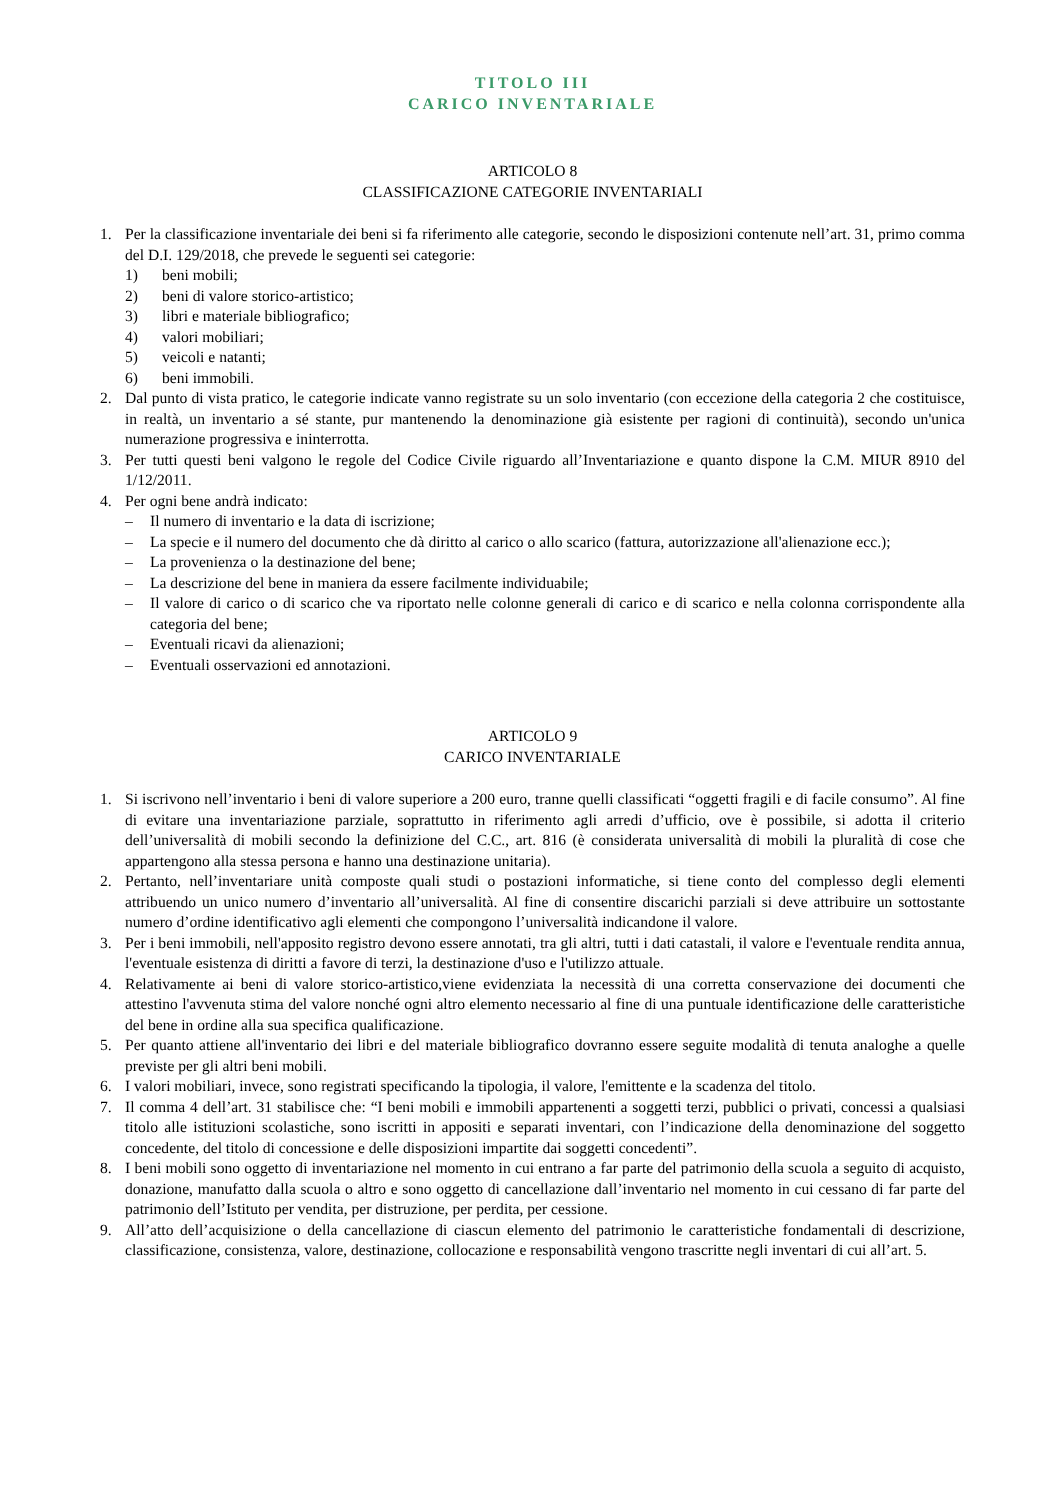TITOLO III
CARICO INVENTARIALE
ARTICOLO 8
CLASSIFICAZIONE CATEGORIE INVENTARIALI
1. Per la classificazione inventariale dei beni si fa riferimento alle categorie, secondo le disposizioni contenute nell’art. 31, primo comma del D.I. 129/2018, che prevede le seguenti sei categorie:
1) beni mobili;
2) beni di valore storico-artistico;
3) libri e materiale bibliografico;
4) valori mobiliari;
5) veicoli e natanti;
6) beni immobili.
2. Dal punto di vista pratico, le categorie indicate vanno registrate su un solo inventario (con eccezione della categoria 2 che costituisce, in realtà, un inventario a sé stante, pur mantenendo la denominazione già esistente per ragioni di continuità), secondo un'unica numerazione progressiva e ininterrotta.
3. Per tutti questi beni valgono le regole del Codice Civile riguardo all’Inventariazione e quanto dispone la C.M. MIUR 8910 del 1/12/2011.
4. Per ogni bene andrà indicato:
– Il numero di inventario e la data di iscrizione;
– La specie e il numero del documento che dà diritto al carico o allo scarico (fattura, autorizzazione all'alienazione ecc.);
– La provenienza o la destinazione del bene;
– La descrizione del bene in maniera da essere facilmente individuabile;
– Il valore di carico o di scarico che va riportato nelle colonne generali di carico e di scarico e nella colonna corrispondente alla categoria del bene;
– Eventuali ricavi da alienazioni;
– Eventuali osservazioni ed annotazioni.
ARTICOLO 9
CARICO INVENTARIALE
1. Si iscrivono nell’inventario i beni di valore superiore a 200 euro, tranne quelli classificati “oggetti fragili e di facile consumo”. Al fine di evitare una inventariazione parziale, soprattutto in riferimento agli arredi d’ufficio, ove è possibile, si adotta il criterio dell’universalità di mobili secondo la definizione del C.C., art. 816 (è considerata universalità di mobili la pluralità di cose che appartengono alla stessa persona e hanno una destinazione unitaria).
2. Pertanto, nell’inventariare unità composte quali studi o postazioni informatiche, si tiene conto del complesso degli elementi attribuendo un unico numero d’inventario all’universalità. Al fine di consentire discarichi parziali si deve attribuire un sottostante numero d’ordine identificativo agli elementi che compongono l’universalità indicandone il valore.
3. Per i beni immobili, nell'apposito registro devono essere annotati, tra gli altri, tutti i dati catastali, il valore e l'eventuale rendita annua, l'eventuale esistenza di diritti a favore di terzi, la destinazione d'uso e l'utilizzo attuale.
4. Relativamente ai beni di valore storico-artistico,viene evidenziata la necessità di una corretta conservazione dei documenti che attestino l'avvenuta stima del valore nonché ogni altro elemento necessario al fine di una puntuale identificazione delle caratteristiche del bene in ordine alla sua specifica qualificazione.
5. Per quanto attiene all'inventario dei libri e del materiale bibliografico dovranno essere seguite modalità di tenuta analoghe a quelle previste per gli altri beni mobili.
6. I valori mobiliari, invece, sono registrati specificando la tipologia, il valore, l'emittente e la scadenza del titolo.
7. Il comma 4 dell’art. 31 stabilisce che: “I beni mobili e immobili appartenenti a soggetti terzi, pubblici o privati, concessi a qualsiasi titolo alle istituzioni scolastiche, sono iscritti in appositi e separati inventari, con l’indicazione della denominazione del soggetto concedente, del titolo di concessione e delle disposizioni impartite dai soggetti concedenti”.
8. I beni mobili sono oggetto di inventariazione nel momento in cui entrano a far parte del patrimonio della scuola a seguito di acquisto, donazione, manufatto dalla scuola o altro e sono oggetto di cancellazione dall’inventario nel momento in cui cessano di far parte del patrimonio dell’Istituto per vendita, per distruzione, per perdita, per cessione.
9. All’atto dell’acquisizione o della cancellazione di ciascun elemento del patrimonio le caratteristiche fondamentali di descrizione, classificazione, consistenza, valore, destinazione, collocazione e responsabilità vengono trascritte negli inventari di cui all’art. 5.